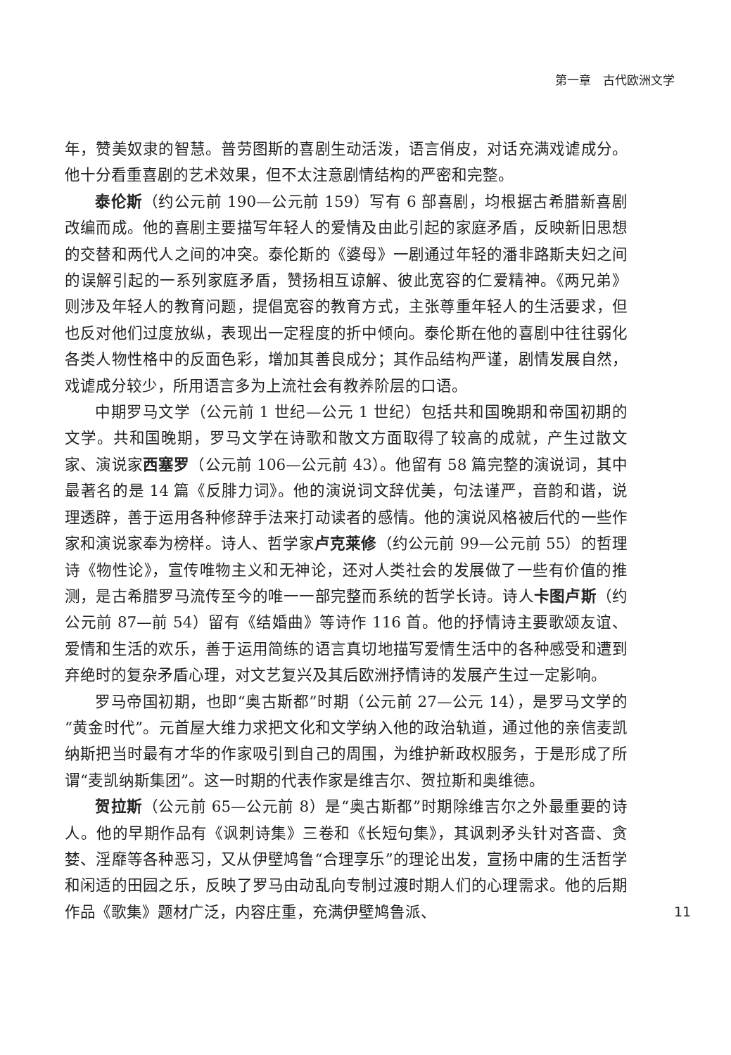第一章　古代欧洲文学
年，赞美奴隶的智慧。普劳图斯的喜剧生动活泼，语言俏皮，对话充满戏谑成分。他十分看重喜剧的艺术效果，但不太注意剧情结构的严密和完整。
泰伦斯（约公元前 190—公元前 159）写有 6 部喜剧，均根据古希腊新喜剧改编而成。他的喜剧主要描写年轻人的爱情及由此引起的家庭矛盾，反映新旧思想的交替和两代人之间的冲突。泰伦斯的《婆母》一剧通过年轻的潘非路斯夫妇之间的误解引起的一系列家庭矛盾，赞扬相互谅解、彼此宽容的仁爱精神。《两兄弟》则涉及年轻人的教育问题，提倡宽容的教育方式，主张尊重年轻人的生活要求，但也反对他们过度放纵，表现出一定程度的折中倾向。泰伦斯在他的喜剧中往往弱化各类人物性格中的反面色彩，增加其善良成分；其作品结构严谨，剧情发展自然，戏谑成分较少，所用语言多为上流社会有教养阶层的口语。
中期罗马文学（公元前 1 世纪—公元 1 世纪）包括共和国晚期和帝国初期的文学。共和国晚期，罗马文学在诗歌和散文方面取得了较高的成就，产生过散文家、演说家西塞罗（公元前 106—公元前 43）。他留有 58 篇完整的演说词，其中最著名的是 14 篇《反腓力词》。他的演说词文辞优美，句法谨严，音韵和谐，说理透辟，善于运用各种修辞手法来打动读者的感情。他的演说风格被后代的一些作家和演说家奉为榜样。诗人、哲学家卢克莱修（约公元前 99—公元前 55）的哲理诗《物性论》，宣传唯物主义和无神论，还对人类社会的发展做了一些有价值的推测，是古希腊罗马流传至今的唯一一部完整而系统的哲学长诗。诗人卡图卢斯（约公元前 87—前 54）留有《结婚曲》等诗作 116 首。他的抒情诗主要歌颂友谊、爱情和生活的欢乐，善于运用简练的语言真切地描写爱情生活中的各种感受和遭到弃绝时的复杂矛盾心理，对文艺复兴及其后欧洲抒情诗的发展产生过一定影响。
罗马帝国初期，也即“奥古斯都”时期（公元前 27—公元 14），是罗马文学的“黄金时代”。元首屋大维力求把文化和文学纳入他的政治轨道，通过他的亲信麦凯纳斯把当时最有才华的作家吸引到自己的周围，为维护新政权服务，于是形成了所谓“麦凯纳斯集团”。这一时期的代表作家是维吉尔、贺拉斯和奥维德。
贺拉斯（公元前 65—公元前 8）是“奥古斯都”时期除维吉尔之外最重要的诗人。他的早期作品有《讽刺诗集》三卷和《长短句集》，其讽刺矛头针对吝啬、贪婪、淫靡等各种恶习，又从伊壁鸠鲁“合理享乐”的理论出发，宣扬中庸的生活哲学和闲适的田园之乐，反映了罗马由动乱向专制过渡时期人们的心理需求。他的后期作品《歌集》题材广泛，内容庄重，充满伊壁鸠鲁派、
11